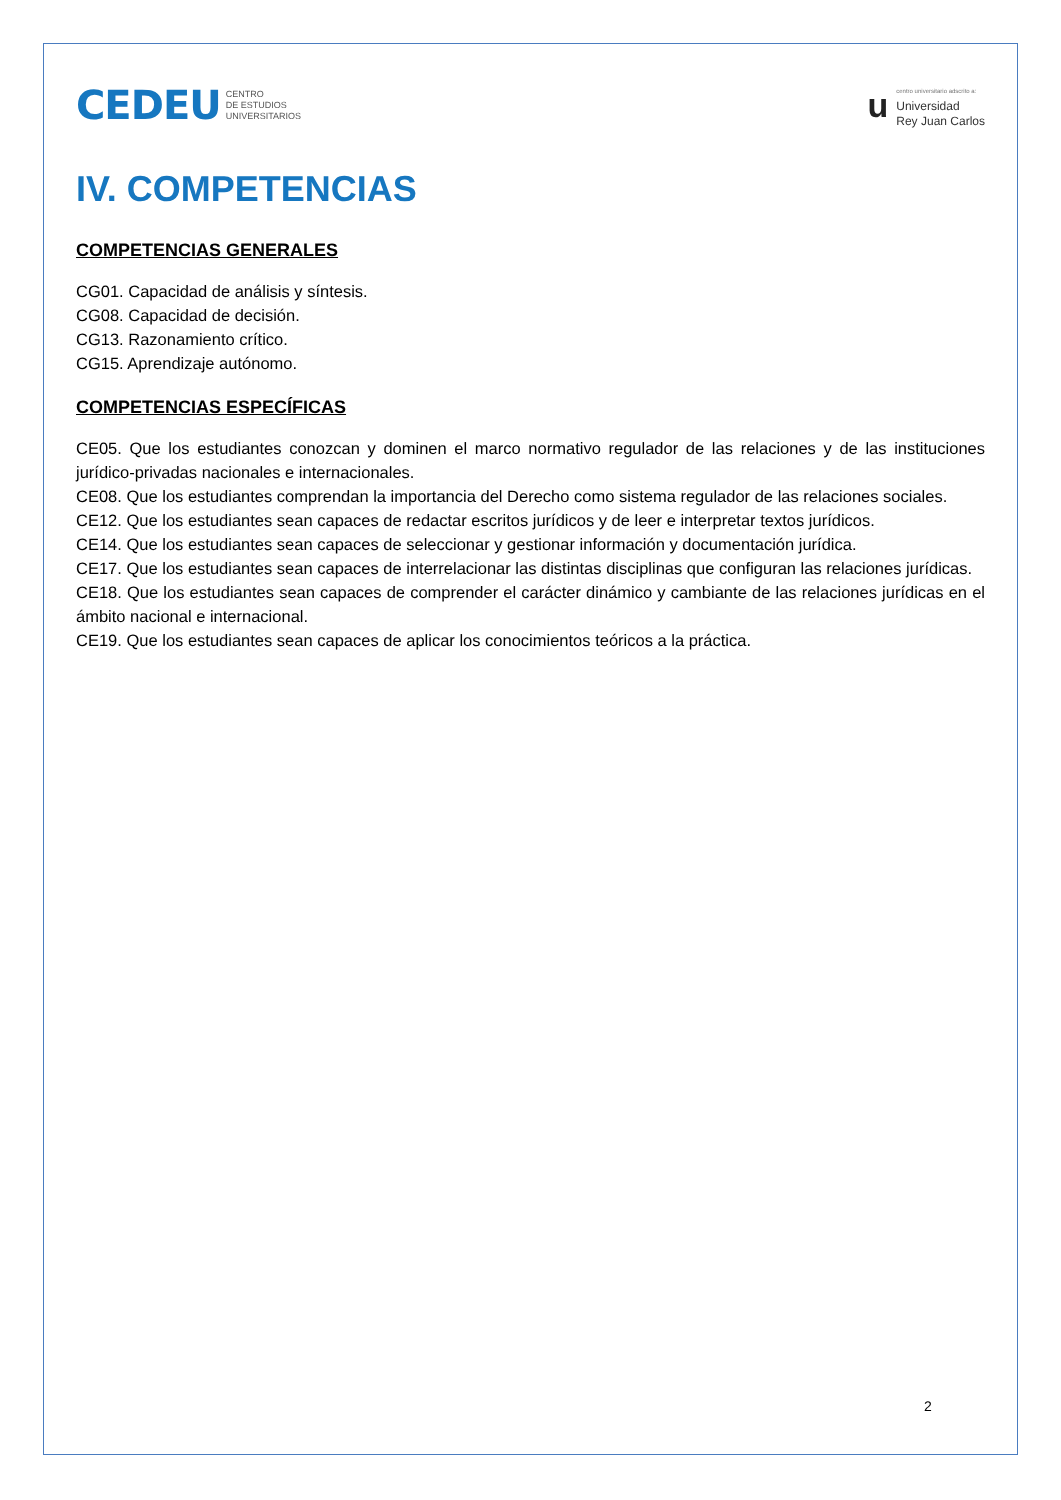CEDEU CENTRO
DE ESTUDIOS
UNIVERSITARIOS
ucentro universitario adscrito a:
Universidad
Rey Juan Carlos
IV. COMPETENCIAS
COMPETENCIAS GENERALES
CG01. Capacidad de análisis y síntesis.
CG08. Capacidad de decisión.
CG13. Razonamiento crítico.
CG15. Aprendizaje autónomo.
COMPETENCIAS ESPECÍFICAS
CE05. Que los estudiantes conozcan y dominen el marco normativo regulador de las relaciones y de las instituciones jurídico-privadas nacionales e internacionales.
CE08. Que los estudiantes comprendan la importancia del Derecho como sistema regulador de las relaciones sociales.
CE12. Que los estudiantes sean capaces de redactar escritos jurídicos y de leer e interpretar textos jurídicos.
CE14. Que los estudiantes sean capaces de seleccionar y gestionar información y documentación jurídica.
CE17. Que los estudiantes sean capaces de interrelacionar las distintas disciplinas que configuran las relaciones jurídicas.
CE18. Que los estudiantes sean capaces de comprender el carácter dinámico y cambiante de las relaciones jurídicas en el ámbito nacional e internacional.
CE19. Que los estudiantes sean capaces de aplicar los conocimientos teóricos a la práctica.
2